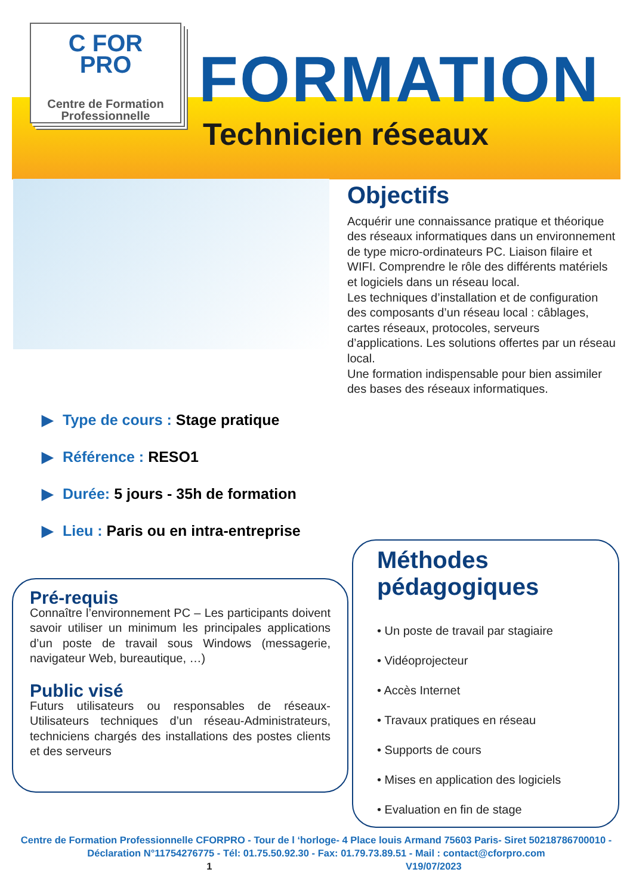C FOR
PRO
Centre de Formation
Professionnelle
FORMATION
Technicien réseaux
Objectifs
Acquérir une connaissance pratique et théorique des réseaux informatiques dans un environnement de type micro-ordinateurs PC. Liaison filaire et WIFI. Comprendre le rôle des différents matériels et logiciels dans un réseau local.
Les techniques d’installation et de configuration des composants d’un réseau local : câblages, cartes réseaux, protocoles, serveurs d’applications. Les solutions offertes par un réseau local.
Une formation indispensable pour bien assimiler des bases des réseaux informatiques.
▶ Type de cours : Stage pratique
▶ Référence : RESO1
▶ Durée: 5 jours - 35h de formation
▶ Lieu : Paris ou en intra-entreprise
Pré-requis
Connaître l’environnement PC – Les participants doivent savoir utiliser un minimum les principales applications d’un poste de travail sous Windows (messagerie, navigateur Web, bureautique, …)
Public visé
Futurs utilisateurs ou responsables de réseaux-Utilisateurs techniques d’un réseau-Administrateurs, techniciens chargés des installations des postes clients et des serveurs
Méthodes pédagogiques
• Un poste de travail par stagiaire
• Vidéoprojecteur
• Accès Internet
• Travaux pratiques en réseau
• Supports de cours
• Mises en application des logiciels
• Evaluation en fin de stage
Centre de Formation Professionnelle CFORPRO - Tour de l ‘horloge- 4 Place louis Armand 75603 Paris- Siret 50218786700010 - Déclaration N°11754276775 - Tél: 01.75.50.92.30 - Fax: 01.79.73.89.51 - Mail : contact@cforpro.com
1 V19/07/2023